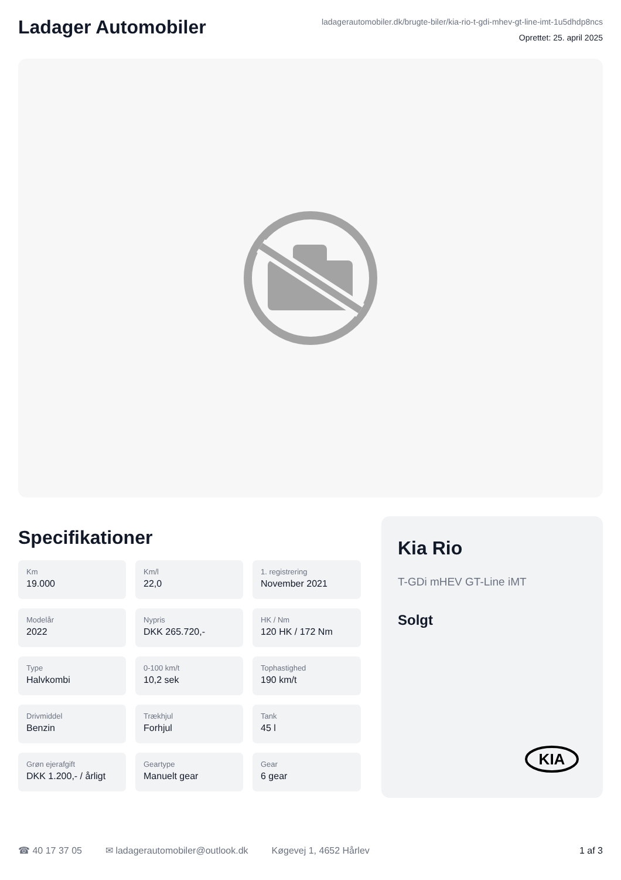Ladager Automobiler
ladagerautomobiler.dk/brugte-biler/kia-rio-t-gdi-mhev-gt-line-imt-1u5dhdp8ncs
Oprettet: 25. april 2025
Specifikationer
Km
19.000
Km/l
22,0
1. registrering
November 2021
Modelår
2022
Nypris
DKK 265.720,-
HK / Nm
120 HK / 172 Nm
Type
Halvkombi
0-100 km/t
10,2 sek
Tophastighed
190 km/t
Drivmiddel
Benzin
Trækhjul
Forhjul
Tank
45 l
Grøn ejerafgift
DKK 1.200,- / årligt
Geartype
Manuelt gear
Gear
6 gear
Kia Rio
T-GDi mHEV GT-Line iMT
Solgt
KIA
☎ 40 17 37 05 ✉ ladagerautomobiler@outlook.dk Køgevej 1, 4652 Hårlev 1 af 3